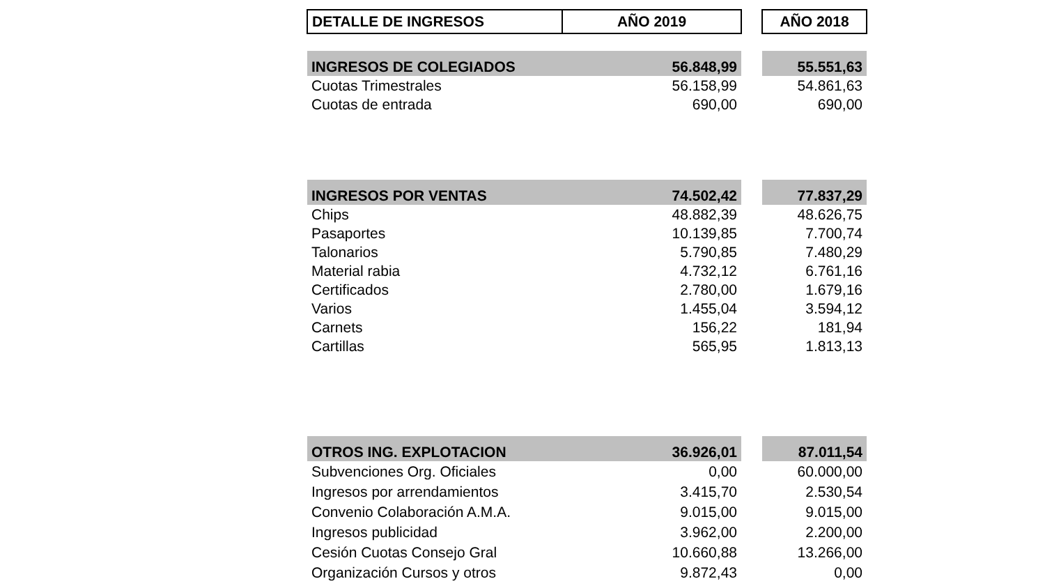| DETALLE DE INGRESOS | AÑO 2019 | | AÑO 2018 |
| INGRESOS DE COLEGIADOS | 56.848,99 | | 55.551,63 |
| Cuotas Trimestrales | 56.158,99 | | 54.861,63 |
| Cuotas de entrada | 690,00 | | 690,00 |
| INGRESOS POR VENTAS | 74.502,42 | | 77.837,29 |
| Chips | 48.882,39 | | 48.626,75 |
| Pasaportes | 10.139,85 | | 7.700,74 |
| Talonarios | 5.790,85 | | 7.480,29 |
| Material rabia | 4.732,12 | | 6.761,16 |
| Certificados | 2.780,00 | | 1.679,16 |
| Varios | 1.455,04 | | 3.594,12 |
| Carnets | 156,22 | | 181,94 |
| Cartillas | 565,95 | | 1.813,13 |
| OTROS ING. EXPLOTACION | 36.926,01 | | 87.011,54 |
| Subvenciones Org. Oficiales | 0,00 | | 60.000,00 |
| Ingresos por arrendamientos | 3.415,70 | | 2.530,54 |
| Convenio Colaboración A.M.A. | 9.015,00 | | 9.015,00 |
| Ingresos publicidad | 3.962,00 | | 2.200,00 |
| Cesión Cuotas Consejo Gral | 10.660,88 | | 13.266,00 |
| Organización Cursos y otros | 9.872,43 | | 0,00 |